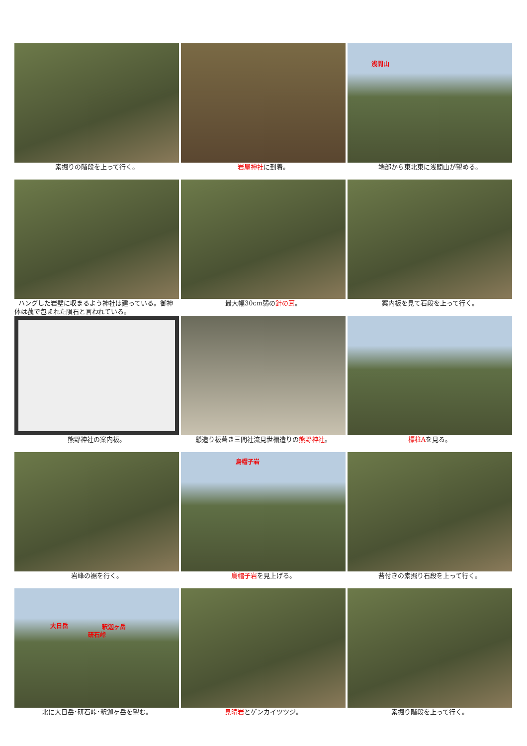素掘りの階段を上って行く。
岩屋神社に到着。
浅間山
端部から東北東に浅間山が望める。
ハングした岩壁に収まるよう神社は建っている。御神体は菰で包まれた隕石と言われている。
最大幅30cm弱の針の耳。
案内板を見て石段を上って行く。
熊野神社の案内板。
懸造り板葺き三間社流見世棚造りの熊野神社。
標柱Aを見る。
岩峰の裾を行く。
烏帽子岩
烏帽子岩を見上げる。
苔付きの素掘り石段を上って行く。
大日岳 釈迦ヶ岳
研石峠
北に大日岳･研石峠･釈迦ヶ岳を望む。
見晴岩とゲンカイツツジ。
素掘り階段を上って行く。